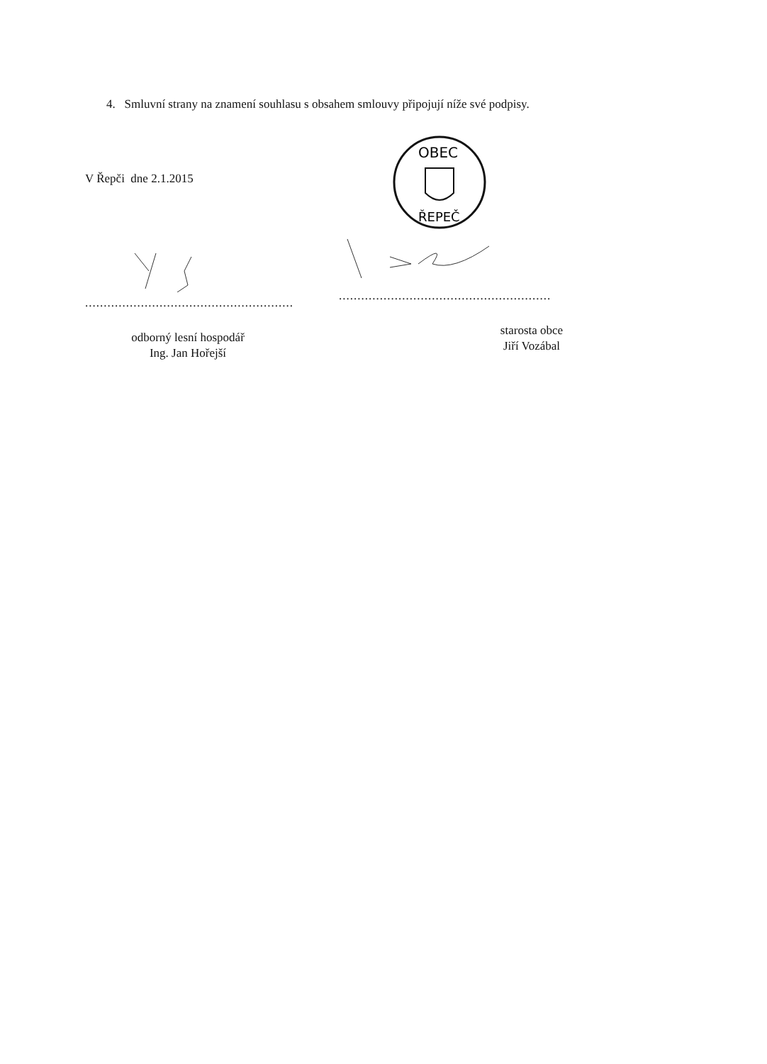4. Smluvní strany na znamení souhlasu s obsahem smlouvy připojují níže své podpisy.
V Řepči dne 2.1.2015
........................................................
odborný lesní hospodář
Ing. Jan Hořejší
OBEC
ŘEPEČ
.........................................................
starosta obce
Jiří Vozábal